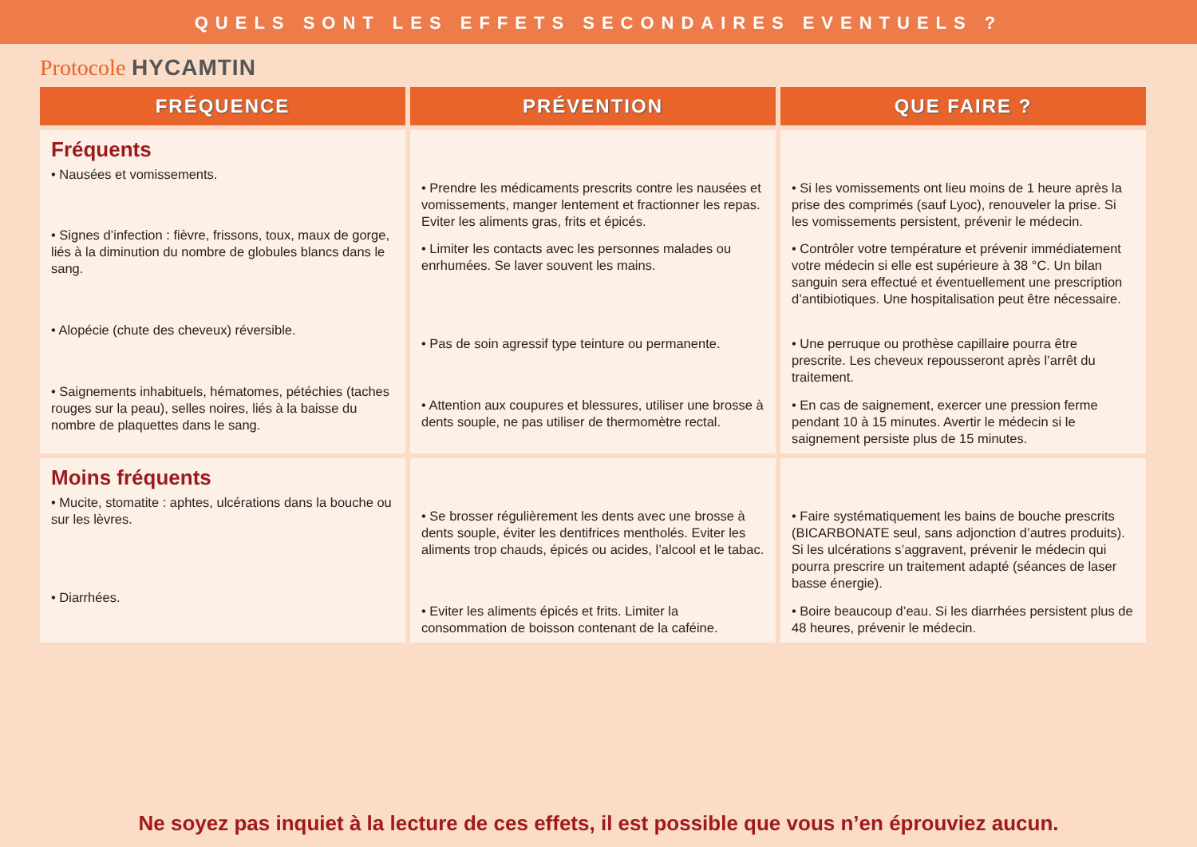QUELS SONT LES EFFETS SECONDAIRES EVENTUELS ?
Protocole HYCAMTIN
| FRÉQUENCE | PRÉVENTION | QUE FAIRE ? |
| --- | --- | --- |
| Fréquents • Nausées et vomissements. • Signes d’infection : fièvre, frissons, toux, maux de gorge, liés à la diminution du nombre de globules blancs dans le sang. • Alopécie (chute des cheveux) réversible. • Saignements inhabituels, hématomes, pétéchies (taches rouges sur la peau), selles noires, liés à la baisse du nombre de plaquettes dans le sang. | • Prendre les médicaments prescrits contre les nausées et vomissements, manger lentement et fractionner les repas. Eviter les aliments gras, frits et épicés. • Limiter les contacts avec les personnes malades ou enrhumées. Se laver souvent les mains. • Pas de soin agressif type teinture ou permanente. • Attention aux coupures et blessures, utiliser une brosse à dents souple, ne pas utiliser de thermomètre rectal. | • Si les vomissements ont lieu moins de 1 heure après la prise des comprimés (sauf Lyoc), renouveler la prise. Si les vomissements persistent, prévenir le médecin. • Contrôler votre température et prévenir immédiatement votre médecin si elle est supérieure à 38 °C. Un bilan sanguin sera effectué et éventuellement une prescription d’antibiotiques. Une hospitalisation peut être nécessaire. • Une perruque ou prothèse capillaire pourra être prescrite. Les cheveux repousseront après l’arrêt du traitement. • En cas de saignement, exercer une pression ferme pendant 10 à 15 minutes. Avertir le médecin si le saignement persiste plus de 15 minutes. |
| Moins fréquents • Mucite, stomatite : aphtes, ulcérations dans la bouche ou sur les lèvres. • Diarrhées. | • Se brosser régulièrement les dents avec une brosse à dents souple, éviter les dentifrices mentholés. Eviter les aliments trop chauds, épicés ou acides, l’alcool et le tabac. • Eviter les aliments épicés et frits. Limiter la consommation de boisson contenant de la caféine. | • Faire systématiquement les bains de bouche prescrits (BICARBONATE seul, sans adjonction d’autres produits). Si les ulcérations s’aggravent, prévenir le médecin qui pourra prescrire un traitement adapté (séances de laser basse énergie). • Boire beaucoup d’eau. Si les diarrhées persistent plus de 48 heures, prévenir le médecin. |
Ne soyez pas inquiet à la lecture de ces effets, il est possible que vous n’en éprouviez aucun.